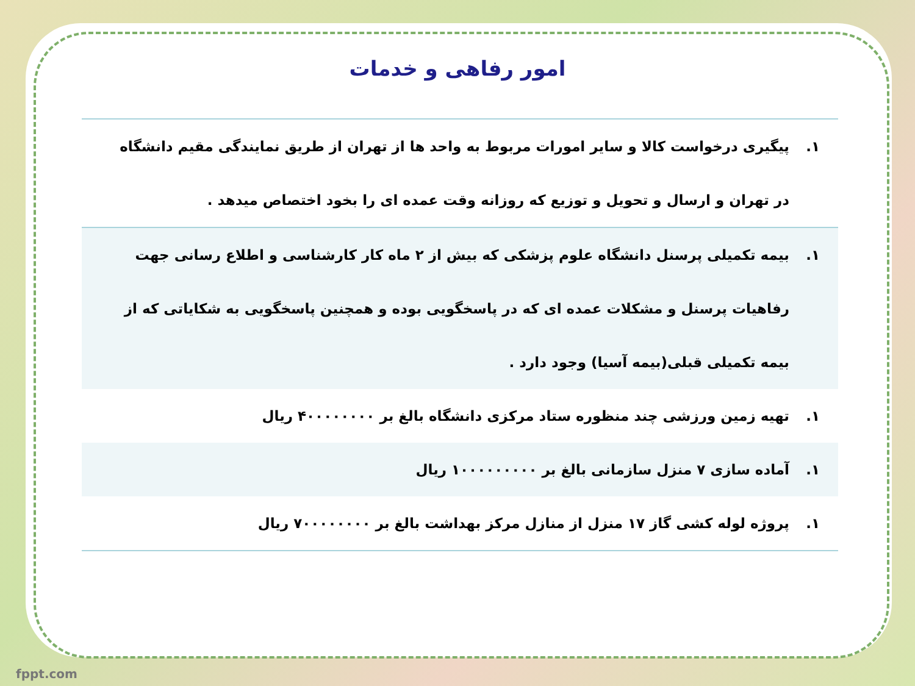امور رفاهی و خدمات
| ۱. | پیگیری درخواست کالا و سایر امورات مربوط به واحد ها از تهران از طریق نمایندگی مقیم دانشگاه در تهران و ارسال و تحویل و توزیع که روزانه وقت عمده ای را بخود اختصاص میدهد . |
| ۱. | بیمه تکمیلی پرسنل دانشگاه علوم پزشکی که بیش از ۲ ماه کار کارشناسی و اطلاع رسانی جهت رفاهیات پرسنل و مشکلات عمده ای که در پاسخگویی بوده و همچنین پاسخگویی به شکایاتی که از بیمه تکمیلی قبلی(بیمه آسیا) وجود دارد . |
| ۱. | تهیه زمین ورزشی چند منظوره ستاد مرکزی دانشگاه بالغ بر ۴۰۰۰۰۰۰۰۰ ریال |
| ۱. | آماده سازی ۷ منزل سازمانی بالغ بر ۱۰۰۰۰۰۰۰۰۰ ریال |
| ۱. | پروژه لوله کشی گاز ۱۷ منزل از منازل مرکز بهداشت بالغ بر ۷۰۰۰۰۰۰۰۰ ریال |
fppt.com